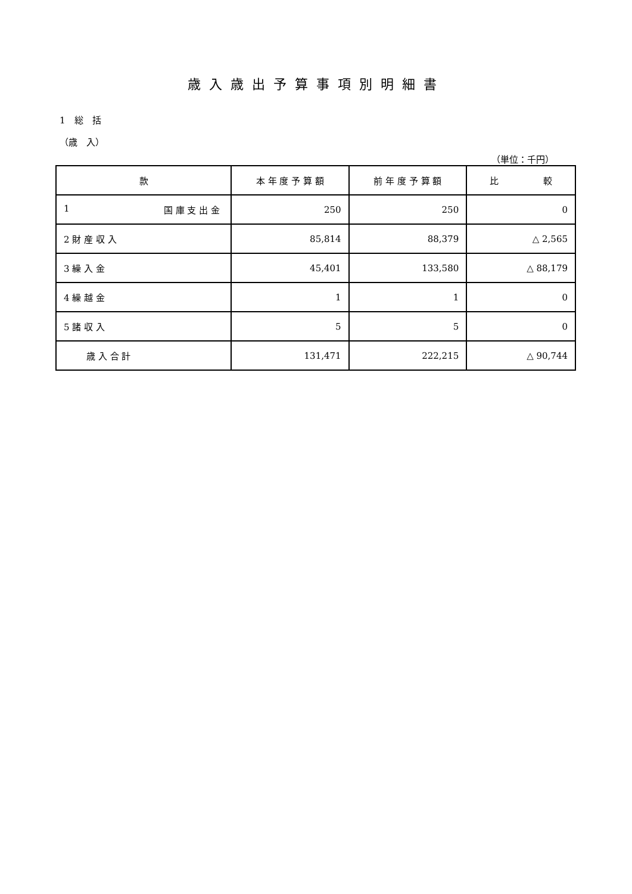歳入歳出予算事項別明細書
1　総　括
（歳　入）
（単位：千円）
| 款 | 本 年 度 予 算 額 | 前 年 度 予 算 額 | 比 較 |
| --- | --- | --- | --- |
| 1 国 庫 支 出 金 | 250 | 250 | 0 |
| 2 財 産 収 入 | 85,814 | 88,379 | △ 2,565 |
| 3 繰 入 金 | 45,401 | 133,580 | △ 88,179 |
| 4 繰 越 金 | 1 | 1 | 0 |
| 5 諸 収 入 | 5 | 5 | 0 |
| 歳 入 合 計 | 131,471 | 222,215 | △ 90,744 |